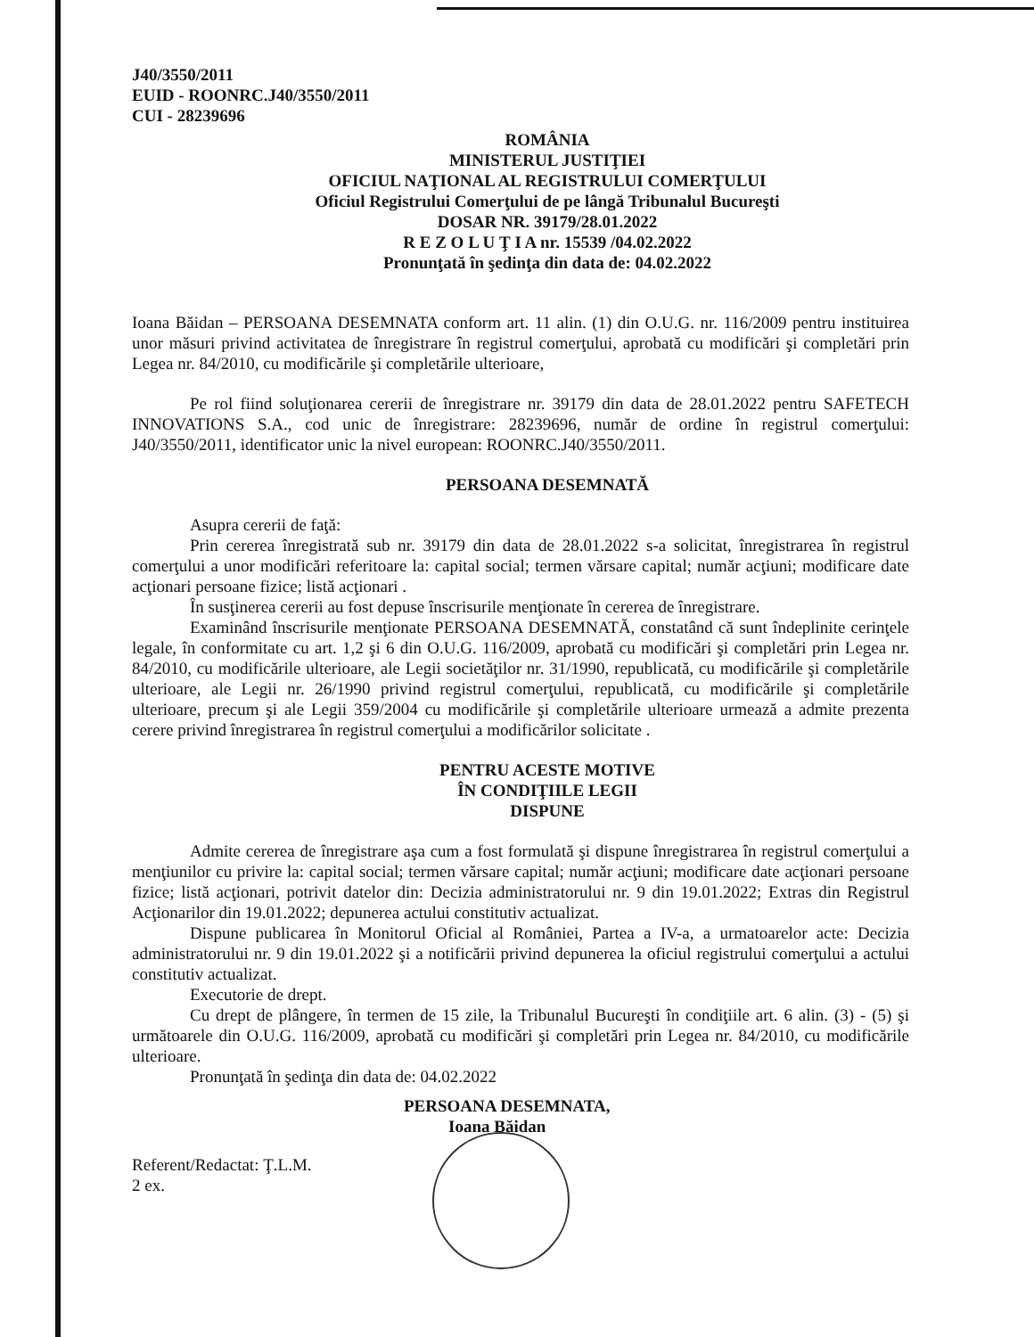J40/3550/2011
EUID - ROONRC.J40/3550/2011
CUI - 28239696
ROMÂNIA
MINISTERUL JUSTIŢIEI
OFICIUL NAŢIONAL AL REGISTRULUI COMERŢULUI
Oficiul Registrului Comerţului de pe lângă Tribunalul Bucureşti
DOSAR NR. 39179/28.01.2022
R E Z O L U Ţ I A nr. 15539 /04.02.2022
Pronunţată în şedinţa din data de: 04.02.2022
Ioana Băidan – PERSOANA DESEMNATA conform art. 11 alin. (1) din O.U.G. nr. 116/2009 pentru instituirea unor măsuri privind activitatea de înregistrare în registrul comerţului, aprobată cu modificări şi completări prin Legea nr. 84/2010, cu modificările şi completările ulterioare,
Pe rol fiind soluţionarea cererii de înregistrare nr. 39179 din data de 28.01.2022 pentru SAFETECH INNOVATIONS S.A., cod unic de înregistrare: 28239696, număr de ordine în registrul comerţului: J40/3550/2011, identificator unic la nivel european: ROONRC.J40/3550/2011.
PERSOANA DESEMNATĂ
Asupra cererii de faţă:
Prin cererea înregistrată sub nr. 39179 din data de 28.01.2022 s-a solicitat, înregistrarea în registrul comerţului a unor modificări referitoare la: capital social; termen vărsare capital; număr acţiuni; modificare date acţionari persoane fizice; listă acţionari .
În susţinerea cererii au fost depuse înscrisurile menţionate în cererea de înregistrare.
Examinând înscrisurile menţionate PERSOANA DESEMNATĂ, constatând că sunt îndeplinite cerinţele legale, în conformitate cu art. 1,2 şi 6 din O.U.G. 116/2009, aprobată cu modificări şi completări prin Legea nr. 84/2010, cu modificările ulterioare, ale Legii societăţilor nr. 31/1990, republicată, cu modificările şi completările ulterioare, ale Legii nr. 26/1990 privind registrul comerţului, republicată, cu modificările şi completările ulterioare, precum şi ale Legii 359/2004 cu modificările şi completările ulterioare urmează a admite prezenta cerere privind înregistrarea în registrul comerţului a modificărilor solicitate .
PENTRU ACESTE MOTIVE
ÎN CONDIŢIILE LEGII
DISPUNE
Admite cererea de înregistrare aşa cum a fost formulată şi dispune înregistrarea în registrul comerţului a menţiunilor cu privire la: capital social; termen vărsare capital; număr acţiuni; modificare date acţionari persoane fizice; listă acţionari, potrivit datelor din: Decizia administratorului nr. 9 din 19.01.2022; Extras din Registrul Acţionarilor din 19.01.2022; depunerea actului constitutiv actualizat.
Dispune publicarea în Monitorul Oficial al României, Partea a IV-a, a urmatoarelor acte: Decizia administratorului nr. 9 din 19.01.2022 şi a notificării privind depunerea la oficiul registrului comerţului a actului constitutiv actualizat.
Executorie de drept.
Cu drept de plângere, în termen de 15 zile, la Tribunalul Bucureşti în condiţiile art. 6 alin. (3) - (5) şi următoarele din O.U.G. 116/2009, aprobată cu modificări şi completări prin Legea nr. 84/2010, cu modificările ulterioare.
Pronunţată în şedinţa din data de: 04.02.2022
PERSOANA DESEMNATA,
Ioana Băidan
Referent/Redactat: Ţ.L.M.
2 ex.